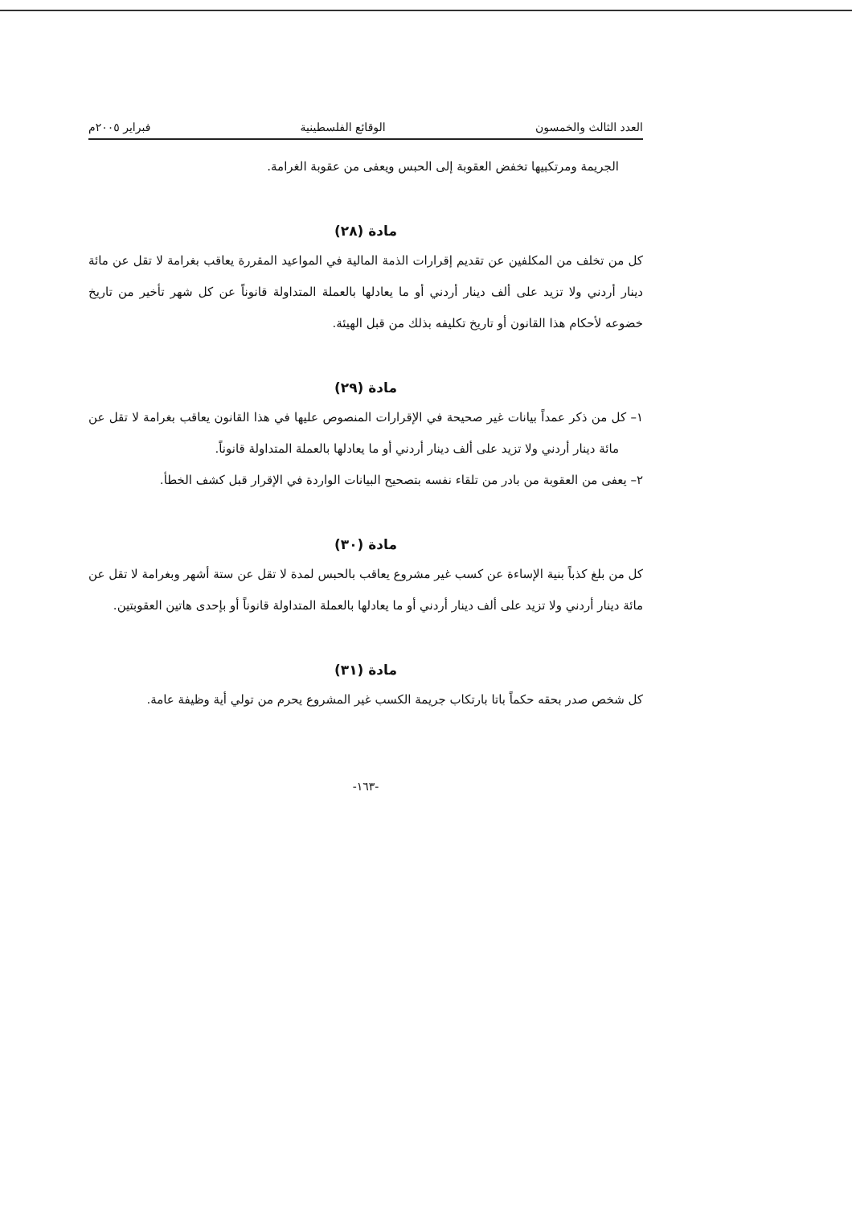العدد الثالث والخمسون الوقائع الفلسطينية فبراير ٢٠٠٥م
الجريمة ومرتكبيها تخفض العقوبة إلى الحبس ويعفى من عقوبة الغرامة.
مادة (٢٨)
كل من تخلف من المكلفين عن تقديم إقرارات الذمة المالية في المواعيد المقررة يعاقب بغرامة لا تقل عن مائة دينار أردني ولا تزيد على ألف دينار أردني أو ما يعادلها بالعملة المتداولة قانوناً عن كل شهر تأخير من تاريخ خضوعه لأحكام هذا القانون أو تاريخ تكليفه بذلك من قبل الهيئة.
مادة (٢٩)
١– كل من ذكر عمداً بيانات غير صحيحة في الإقرارات المنصوص عليها في هذا القانون يعاقب بغرامة لا تقل عن مائة دينار أردني ولا تزيد على ألف دينار أردني أو ما يعادلها بالعملة المتداولة قانوناً.
٢– يعفى من العقوبة من بادر من تلقاء نفسه بتصحيح البيانات الواردة في الإقرار قبل كشف الخطأ.
مادة (٣٠)
كل من بلغ كذباً بنية الإساءة عن كسب غير مشروع يعاقب بالحبس لمدة لا تقل عن ستة أشهر وبغرامة لا تقل عن مائة دينار أردني ولا تزيد على ألف دينار أردني أو ما يعادلها بالعملة المتداولة قانوناً أو بإحدى هاتين العقوبتين.
مادة (٣١)
كل شخص صدر بحقه حكماً باتا بارتكاب جريمة الكسب غير المشروع يحرم من تولي أية وظيفة عامة.
-١٦٣-